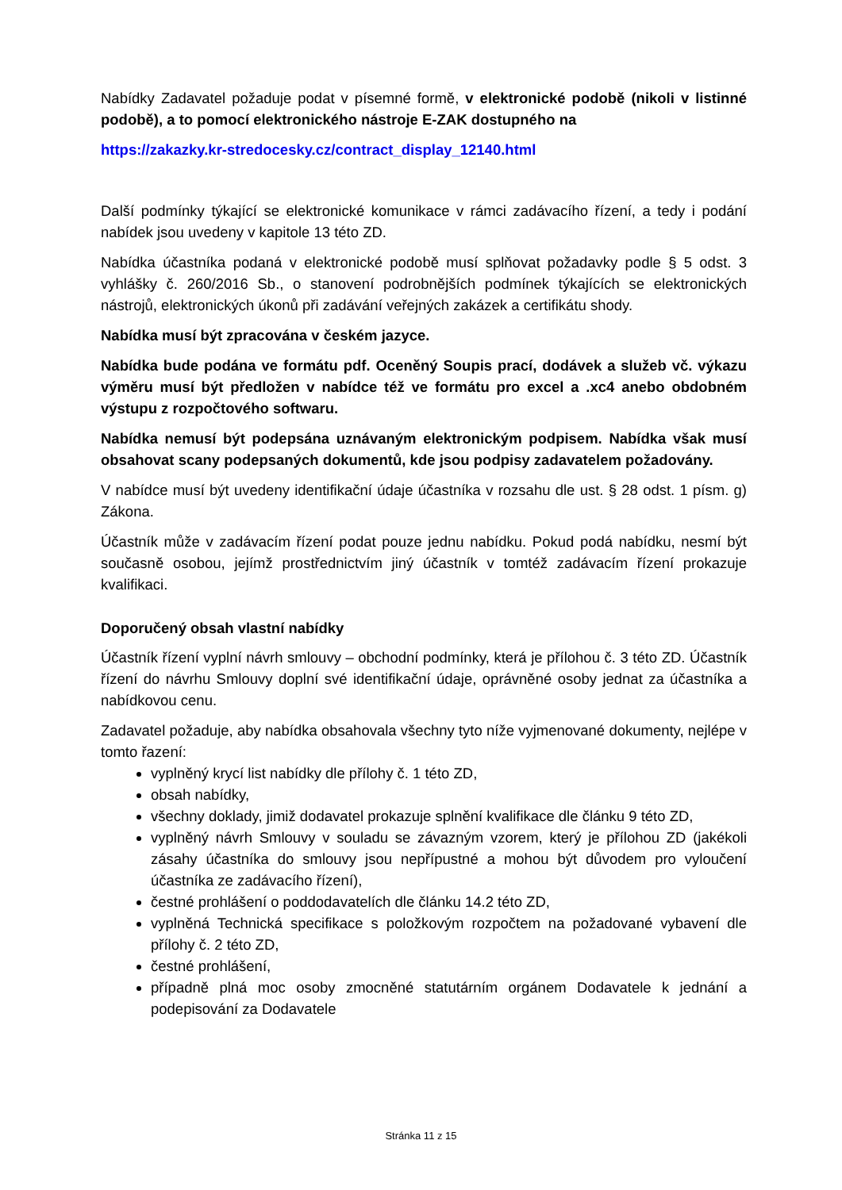Nabídky Zadavatel požaduje podat v písemné formě, v elektronické podobě (nikoli v listinné podobě), a to pomocí elektronického nástroje E-ZAK dostupného na
https://zakazky.kr-stredocesky.cz/contract_display_12140.html
Další podmínky týkající se elektronické komunikace v rámci zadávacího řízení, a tedy i podání nabídek jsou uvedeny v kapitole 13 této ZD.
Nabídka účastníka podaná v elektronické podobě musí splňovat požadavky podle § 5 odst. 3 vyhlášky č. 260/2016 Sb., o stanovení podrobnějších podmínek týkajících se elektronických nástrojů, elektronických úkonů při zadávání veřejných zakázek a certifikátu shody.
Nabídka musí být zpracována v českém jazyce.
Nabídka bude podána ve formátu pdf. Oceněný Soupis prací, dodávek a služeb vč. výkazu výměru musí být předložen v nabídce též ve formátu pro excel a .xc4 anebo obdobném výstupu z rozpočtového softwaru.
Nabídka nemusí být podepsána uznávaným elektronickým podpisem. Nabídka však musí obsahovat scany podepsaných dokumentů, kde jsou podpisy zadavatelem požadovány.
V nabídce musí být uvedeny identifikační údaje účastníka v rozsahu dle ust. § 28 odst. 1 písm. g) Zákona.
Účastník může v zadávacím řízení podat pouze jednu nabídku. Pokud podá nabídku, nesmí být současně osobou, jejímž prostřednictvím jiný účastník v tomtéž zadávacím řízení prokazuje kvalifikaci.
Doporučený obsah vlastní nabídky
Účastník řízení vyplní návrh smlouvy – obchodní podmínky, která je přílohou č. 3 této ZD. Účastník řízení do návrhu Smlouvy doplní své identifikační údaje, oprávněné osoby jednat za účastníka a nabídkovou cenu.
Zadavatel požaduje, aby nabídka obsahovala všechny tyto níže vyjmenované dokumenty, nejlépe v tomto řazení:
vyplněný krycí list nabídky dle přílohy č. 1 této ZD,
obsah nabídky,
všechny doklady, jimiž dodavatel prokazuje splnění kvalifikace dle článku 9 této ZD,
vyplněný návrh Smlouvy v souladu se závazným vzorem, který je přílohou ZD (jakékoli zásahy účastníka do smlouvy jsou nepřípustné a mohou být důvodem pro vyloučení účastníka ze zadávacího řízení),
čestné prohlášení o poddodavatelích dle článku 14.2 této ZD,
vyplněná Technická specifikace s položkovým rozpočtem na požadované vybavení dle přílohy č. 2 této ZD,
čestné prohlášení,
případně plná moc osoby zmocněné statutárním orgánem Dodavatele k jednání a podepisování za Dodavatele
Stránka 11 z 15